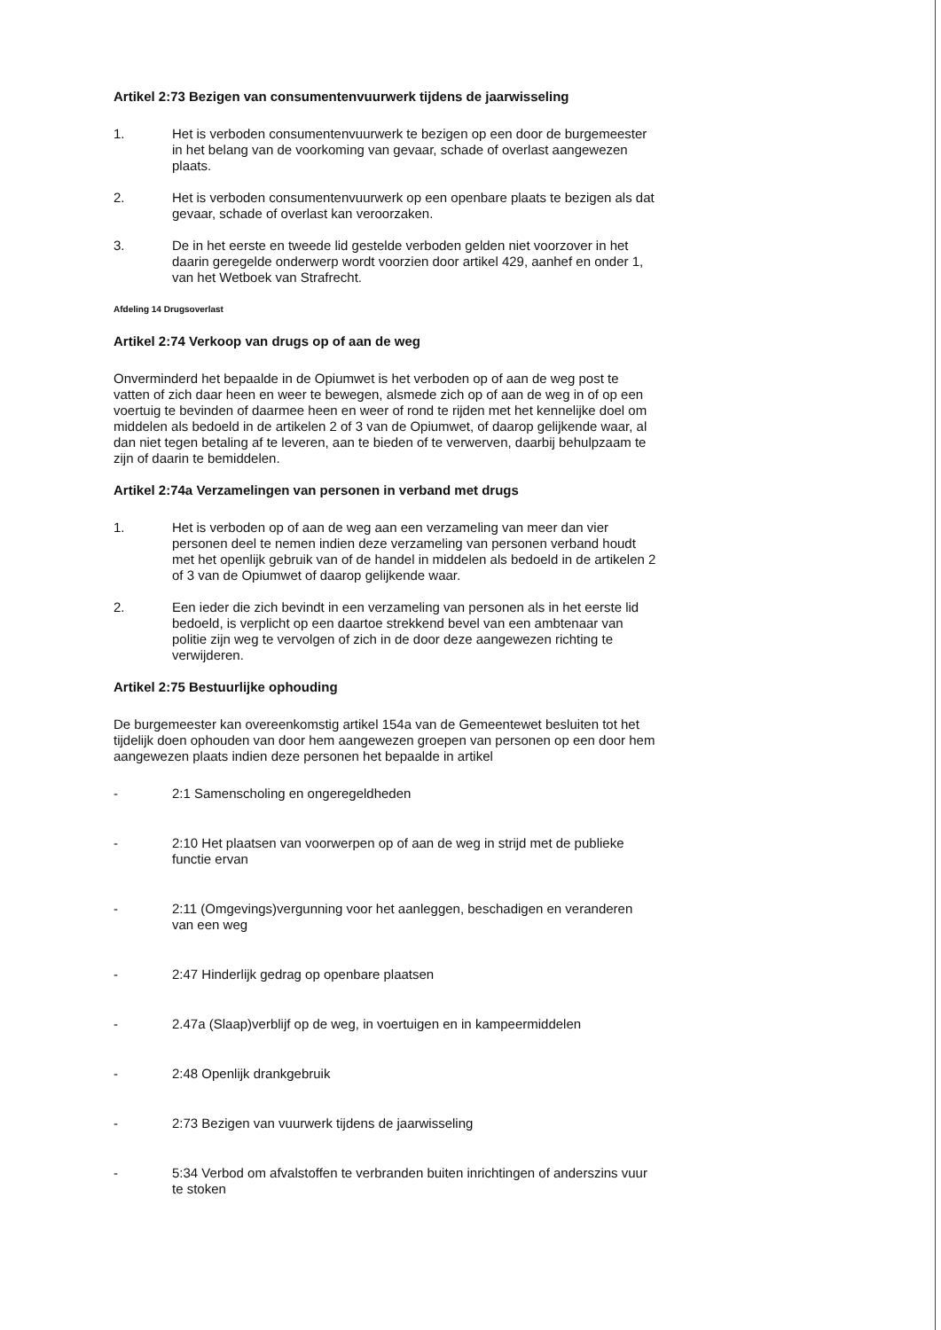Artikel 2:73 Bezigen van consumentenvuurwerk tijdens de jaarwisseling
1. Het is verboden consumentenvuurwerk te bezigen op een door de burgemeester in het belang van de voorkoming van gevaar, schade of overlast aangewezen plaats.
2. Het is verboden consumentenvuurwerk op een openbare plaats te bezigen als dat gevaar, schade of overlast kan veroorzaken.
3. De in het eerste en tweede lid gestelde verboden gelden niet voorzover in het daarin geregelde onderwerp wordt voorzien door artikel 429, aanhef en onder 1, van het Wetboek van Strafrecht.
Afdeling 14 Drugsoverlast
Artikel 2:74 Verkoop van drugs op of aan de weg
Onverminderd het bepaalde in de Opiumwet is het verboden op of aan de weg post te vatten of zich daar heen en weer te bewegen, alsmede zich op of aan de weg in of op een voertuig te bevinden of daarmee heen en weer of rond te rijden met het kennelijke doel om middelen als bedoeld in de artikelen 2 of 3 van de Opiumwet, of daarop gelijkende waar, al dan niet tegen betaling af te leveren, aan te bieden of te verwerven, daarbij behulpzaam te zijn of daarin te bemiddelen.
Artikel 2:74a Verzamelingen van personen in verband met drugs
1. Het is verboden op of aan de weg aan een verzameling van meer dan vier personen deel te nemen indien deze verzameling van personen verband houdt met het openlijk gebruik van of de handel in middelen als bedoeld in de artikelen 2 of 3 van de Opiumwet of daarop gelijkende waar.
2. Een ieder die zich bevindt in een verzameling van personen als in het eerste lid bedoeld, is verplicht op een daartoe strekkend bevel van een ambtenaar van politie zijn weg te vervolgen of zich in de door deze aangewezen richting te verwijderen.
Artikel 2:75 Bestuurlijke ophouding
De burgemeester kan overeenkomstig artikel 154a van de Gemeentewet besluiten tot het tijdelijk doen ophouden van door hem aangewezen groepen van personen op een door hem aangewezen plaats indien deze personen het bepaalde in artikel
- 2:1 Samenscholing en ongeregeldheden
- 2:10 Het plaatsen van voorwerpen op of aan de weg in strijd met de publieke functie ervan
- 2:11 (Omgevings)vergunning voor het aanleggen, beschadigen en veranderen van een weg
- 2:47 Hinderlijk gedrag op openbare plaatsen
- 2.47a (Slaap)verblijf op de weg, in voertuigen en in kampeermiddelen
- 2:48 Openlijk drankgebruik
- 2:73 Bezigen van vuurwerk tijdens de jaarwisseling
- 5:34 Verbod om afvalstoffen te verbranden buiten inrichtingen of anderszins vuur te stoken